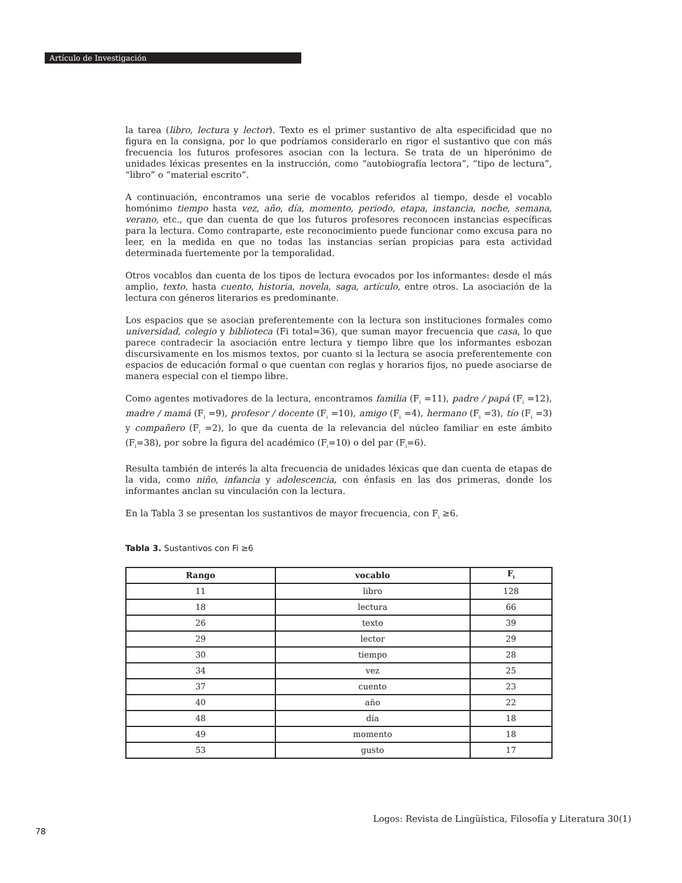Artículo de Investigación
la tarea (libro, lectura y lector). Texto es el primer sustantivo de alta especificidad que no figura en la consigna, por lo que podríamos considerarlo en rigor el sustantivo que con más frecuencia los futuros profesores asocian con la lectura. Se trata de un hiperónimo de unidades léxicas presentes en la instrucción, como “autobiografía lectora”, “tipo de lectura”, “libro” o “material escrito”.
A continuación, encontramos una serie de vocablos referidos al tiempo, desde el vocablo homónimo tiempo hasta vez, año, día, momento, periodo, etapa, instancia, noche, semana, verano, etc., que dan cuenta de que los futuros profesores reconocen instancias específicas para la lectura. Como contraparte, este reconocimiento puede funcionar como excusa para no leer, en la medida en que no todas las instancias serían propicias para esta actividad determinada fuertemente por la temporalidad.
Otros vocablos dan cuenta de los tipos de lectura evocados por los informantes: desde el más amplio, texto, hasta cuento, historia, novela, saga, artículo, entre otros. La asociación de la lectura con géneros literarios es predominante.
Los espacios que se asocian preferentemente con la lectura son instituciones formales como universidad, colegio y biblioteca (Fi total=36), que suman mayor frecuencia que casa, lo que parece contradecir la asociación entre lectura y tiempo libre que los informantes esbozan discursivamente en los mismos textos, por cuanto si la lectura se asocia preferentemente con espacios de educación formal o que cuentan con reglas y horarios fijos, no puede asociarse de manera especial con el tiempo libre.
Como agentes motivadores de la lectura, encontramos familia (F<sub>i</sub> =11), padre / papá (F<sub>i</sub> =12), madre / mamá (F<sub>i</sub> =9), profesor / docente (F<sub>i</sub> =10), amigo (F<sub>i</sub> =4), hermano (F<sub>i</sub> =3), tío (F<sub>i</sub> =3) y compañero (F<sub>i</sub> =2), lo que da cuenta de la relevancia del núcleo familiar en este ámbito (F<sub>i</sub>=38), por sobre la figura del académico (F<sub>i</sub>=10) o del par (F<sub>i</sub>=6).
Resulta también de interés la alta frecuencia de unidades léxicas que dan cuenta de etapas de la vida, como niño, infancia y adolescencia, con énfasis en las dos primeras, donde los informantes anclan su vinculación con la lectura.
En la Tabla 3 se presentan los sustantivos de mayor frecuencia, con F<sub>i</sub> ≥6.
Tabla 3. Sustantivos con Fi ≥6
| Rango | vocablo | F<sub>i</sub> |
| --- | --- | --- |
| 11 | libro | 128 |
| 18 | lectura | 66 |
| 26 | texto | 39 |
| 29 | lector | 29 |
| 30 | tiempo | 28 |
| 34 | vez | 25 |
| 37 | cuento | 23 |
| 40 | año | 22 |
| 48 | día | 18 |
| 49 | momento | 18 |
| 53 | gusto | 17 |
Logos: Revista de Lingüística, Filosofía y Literatura 30(1)
78